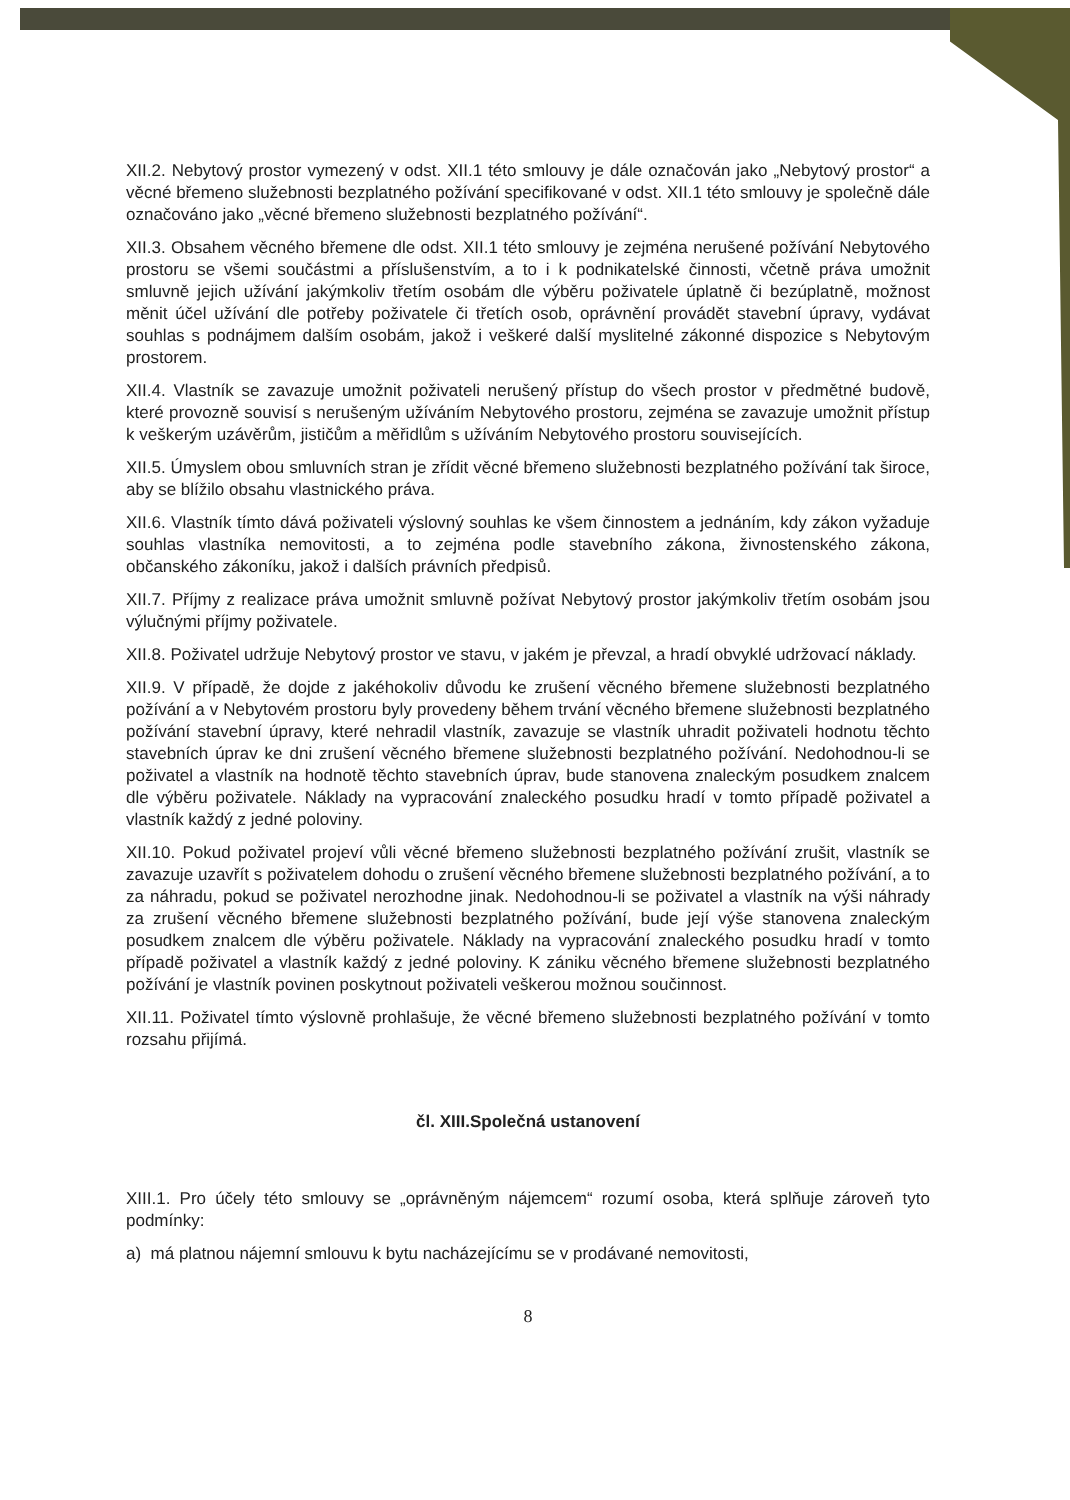XII.2. Nebytový prostor vymezený v odst. XII.1 této smlouvy je dále označován jako „Nebytový prostor“ a věcné břemeno služebnosti bezplatného požívání specifikované v odst. XII.1 této smlouvy je společně dále označováno jako „věcné břemeno služebnosti bezplatného požívání“.
XII.3. Obsahem věcného břemene dle odst. XII.1 této smlouvy je zejména nerušené požívání Nebytového prostoru se všemi součástmi a příslušenstvím, a to i k podnikatelské činnosti, včetně práva umožnit smluvně jejich užívání jakýmkoliv třetím osobám dle výběru poživatele úplatně či bezúplatně, možnost měnit účel užívání dle potřeby poživatele či třetích osob, oprávnění provádět stavební úpravy, vydávat souhlas s podnájmem dalším osobám, jakož i veškeré další myslitelné zákonné dispozice s Nebytovým prostorem.
XII.4. Vlastník se zavazuje umožnit poživateli nerušený přístup do všech prostor v předmětné budově, které provozně souvisí s nerušeným užíváním Nebytového prostoru, zejména se zavazuje umožnit přístup k veškerým uzávěrům, jističům a měřidlům s užíváním Nebytového prostoru souvisejících.
XII.5. Úmyslem obou smluvních stran je zřídit věcné břemeno služebnosti bezplatného požívání tak široce, aby se blížilo obsahu vlastnického práva.
XII.6. Vlastník tímto dává poživateli výslovný souhlas ke všem činnostem a jednáním, kdy zákon vyžaduje souhlas vlastníka nemovitosti, a to zejména podle stavebního zákona, živnostenského zákona, občanského zákoníku, jakož i dalších právních předpisů.
XII.7. Příjmy z realizace práva umožnit smluvně požívat Nebytový prostor jakýmkoliv třetím osobám jsou výlučnými příjmy poživatele.
XII.8. Poživatel udržuje Nebytový prostor ve stavu, v jakém je převzal, a hradí obvyklé udržovací náklady.
XII.9. V případě, že dojde z jakéhokoliv důvodu ke zrušení věcného břemene služebnosti bezplatného požívání a v Nebytovém prostoru byly provedeny během trvání věcného břemene služebnosti bezplatného požívání stavební úpravy, které nehradil vlastník, zavazuje se vlastník uhradit poživateli hodnotu těchto stavebních úprav ke dni zrušení věcného břemene služebnosti bezplatného požívání. Nedohodnou-li se poživatel a vlastník na hodnotě těchto stavebních úprav, bude stanovena znaleckým posudkem znalcem dle výběru poživatele. Náklady na vypracování znaleckého posudku hradí v tomto případě poživatel a vlastník každý z jedné poloviny.
XII.10. Pokud poživatel projeví vůli věcné břemeno služebnosti bezplatného požívání zrušit, vlastník se zavazuje uzavřít s poživatelem dohodu o zrušení věcného břemene služebnosti bezplatného požívání, a to za náhradu, pokud se poživatel nerozhodne jinak. Nedohodnou-li se poživatel a vlastník na výši náhrady za zrušení věcného břemene služebnosti bezplatného požívání, bude její výše stanovena znaleckým posudkem znalcem dle výběru poživatele. Náklady na vypracování znaleckého posudku hradí v tomto případě poživatel a vlastník každý z jedné poloviny. K zániku věcného břemene služebnosti bezplatného požívání je vlastník povinen poskytnout poživateli veškerou možnou součinnost.
XII.11. Poživatel tímto výslovně prohlašuje, že věcné břemeno služebnosti bezplatného požívání v tomto rozsahu přijímá.
čl. XIII.Společná ustanovení
XIII.1. Pro účely této smlouvy se „oprávněným nájemcem“ rozumí osoba, která splňuje zároveň tyto podmínky:
a) má platnou nájemní smlouvu k bytu nacházejícímu se v prodávané nemovitosti,
8